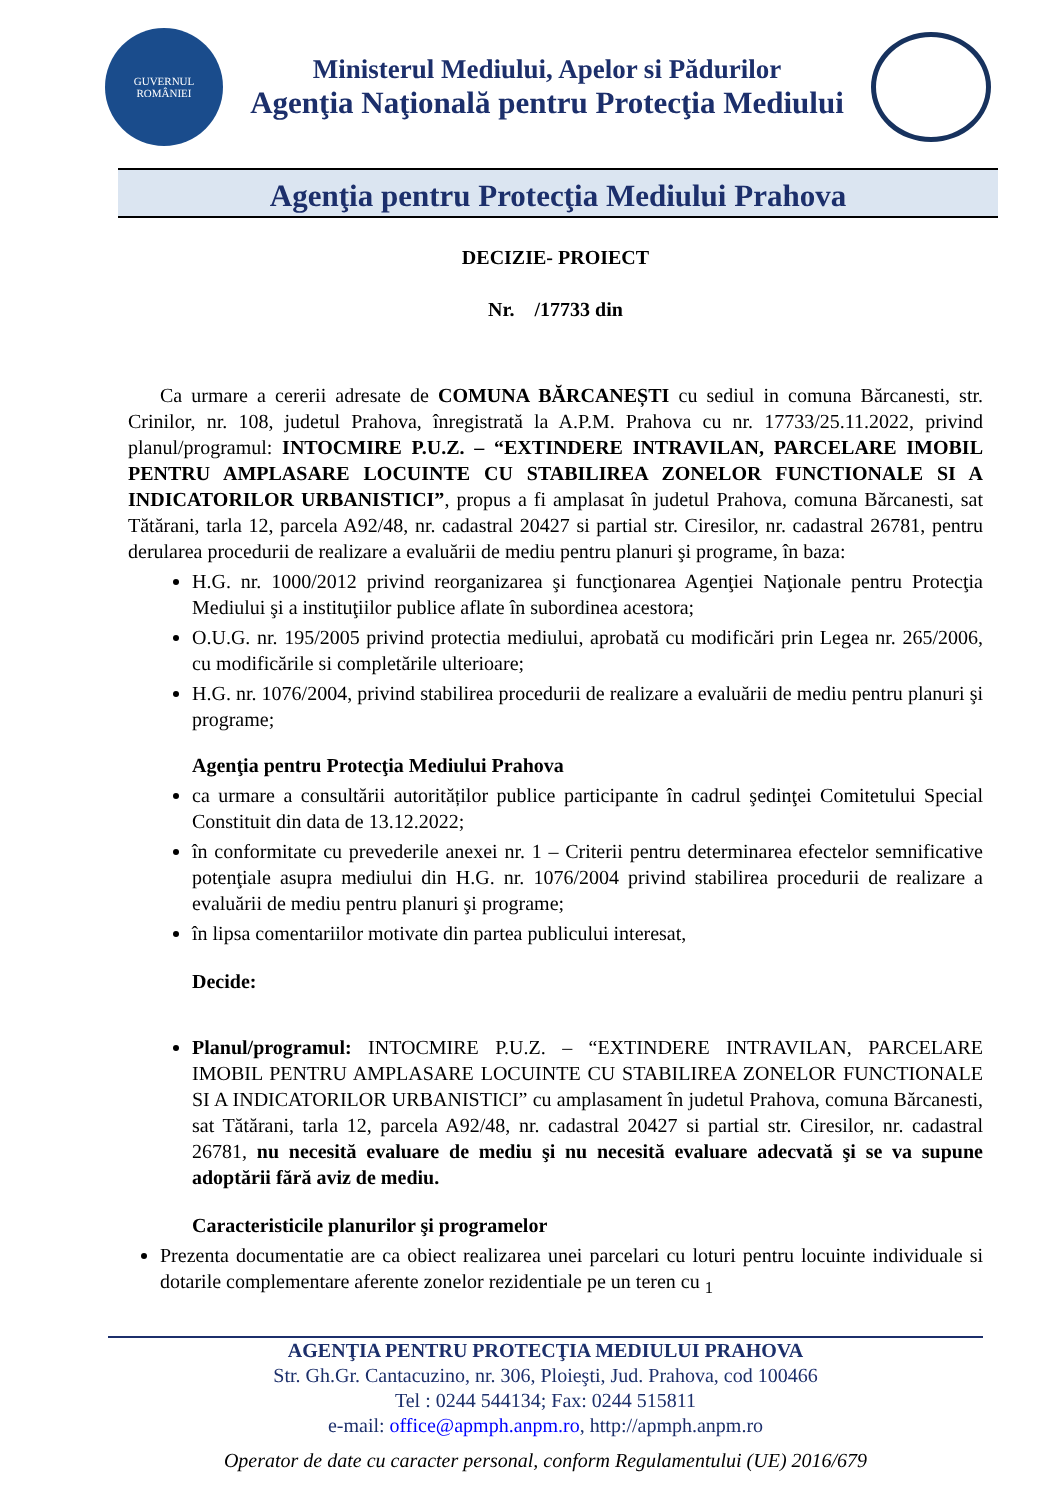GUVERNUL
ROMÂNIEI
Ministerul Mediului, Apelor si Pădurilor
Agenţia Naţională pentru Protecţia Mediului
Agenţia pentru Protecţia Mediului Prahova
DECIZIE- PROIECT
Nr. /17733 din
Ca urmare a cererii adresate de COMUNA BĂRCANEȘTI cu sediul in comuna Bărcanesti, str. Crinilor, nr. 108, judetul Prahova, înregistrată la A.P.M. Prahova cu nr. 17733/25.11.2022, privind planul/programul: INTOCMIRE P.U.Z. – “EXTINDERE INTRAVILAN, PARCELARE IMOBIL PENTRU AMPLASARE LOCUINTE CU STABILIREA ZONELOR FUNCTIONALE SI A INDICATORILOR URBANISTICI”, propus a fi amplasat în judetul Prahova, comuna Bărcanesti, sat Tătărani, tarla 12, parcela A92/48, nr. cadastral 20427 si partial str. Ciresilor, nr. cadastral 26781, pentru derularea procedurii de realizare a evaluării de mediu pentru planuri şi programe, în baza:
H.G. nr. 1000/2012 privind reorganizarea şi funcţionarea Agenţiei Naţionale pentru Protecţia Mediului şi a instituţiilor publice aflate în subordinea acestora;
O.U.G. nr. 195/2005 privind protectia mediului, aprobată cu modificări prin Legea nr. 265/2006, cu modificările si completările ulterioare;
H.G. nr. 1076/2004, privind stabilirea procedurii de realizare a evaluării de mediu pentru planuri şi programe;
Agenţia pentru Protecţia Mediului Prahova
ca urmare a consultării autorităților publice participante în cadrul şedinţei Comitetului Special Constituit din data de 13.12.2022;
în conformitate cu prevederile anexei nr. 1 – Criterii pentru determinarea efectelor semnificative potenţiale asupra mediului din H.G. nr. 1076/2004 privind stabilirea procedurii de realizare a evaluării de mediu pentru planuri şi programe;
în lipsa comentariilor motivate din partea publicului interesat,
Decide:
Planul/programul: INTOCMIRE P.U.Z. – “EXTINDERE INTRAVILAN, PARCELARE IMOBIL PENTRU AMPLASARE LOCUINTE CU STABILIREA ZONELOR FUNCTIONALE SI A INDICATORILOR URBANISTICI” cu amplasament în judetul Prahova, comuna Bărcanesti, sat Tătărani, tarla 12, parcela A92/48, nr. cadastral 20427 si partial str. Ciresilor, nr. cadastral 26781, nu necesită evaluare de mediu şi nu necesită evaluare adecvată şi se va supune adoptării fără aviz de mediu.
Caracteristicile planurilor şi programelor
Prezenta documentatie are ca obiect realizarea unei parcelari cu loturi pentru locuinte individuale si dotarile complementare aferente zonelor rezidentiale pe un teren cu <sub>1</sub>
AGENŢIA PENTRU PROTECŢIA MEDIULUI PRAHOVA
Str. Gh.Gr. Cantacuzino, nr. 306, Ploieşti, Jud. Prahova, cod 100466
Tel : 0244 544134; Fax: 0244 515811
e-mail: office@apmph.anpm.ro, http://apmph.anpm.ro
Operator de date cu caracter personal, conform Regulamentului (UE) 2016/679